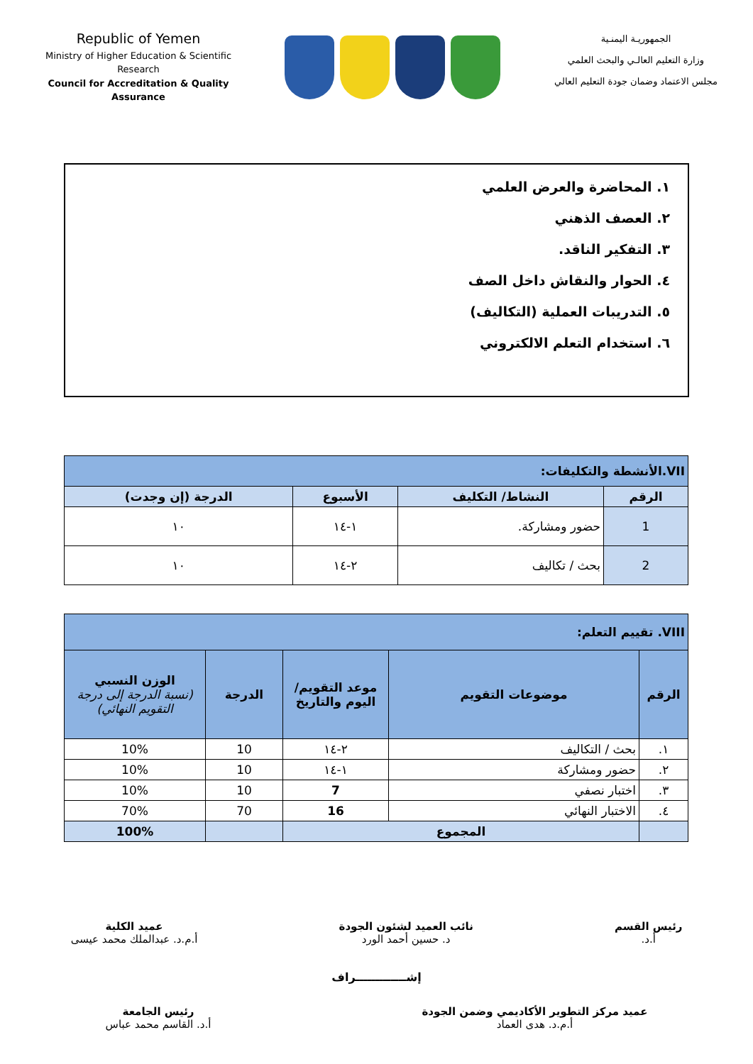Republic of Yemen
Ministry of Higher Education & Scientific Research
Council for Accreditation & Quality Assurance
الجمهوريـة اليمنـية
وزارة التعليم العالـي والبحث العلمي
مجلس الاعتماد وضمان جودة التعليم العالي
١. المحاضرة والعرض العلمي
٢. العصف الذهني
٣. التفكير الناقد.
٤. الحوار والنقاش داخل الصف
٥. التدريبات العملية (التكاليف)
٦. استخدام التعلم الالكتروني
| VII.الأنشطة والتكليفات: | | | |
| --- | --- | --- | --- |
| الرقم | النشاط/ التكليف | الأسبوع | الدرجة (إن وجدت) |
| 1 | حضور ومشاركة. | ١-١٤ | ١٠ |
| 2 | بحث / تكاليف | ٢-١٤ | ١٠ |
| VIII. تقييم التعلم: | | | | |
| --- | --- | --- | --- | --- |
| الرقم | موضوعات التقويم | موعد التقويم/ اليوم والتاريخ | الدرجة | الوزن النسبي (نسبة الدرجة إلى درجة التقويم النهائي) |
| ١. | بحث / التكاليف | ٢-١٤ | 10 | 10% |
| ٢. | حضور ومشاركة | ١-١٤ | 10 | 10% |
| ٣. | اختبار نصفي | 7 | 10 | 10% |
| ٤. | الاختبار النهائي | 16 | 70 | 70% |
| | المجموع | | | 100% |
رئيس القسم
أ.د.
نائب العميد لشئون الجودة
د. حسين أحمد الورد
عميد الكلية
أ.م.د. عبدالملك محمد عيسى
إشـــــــــــــراف
عميد مركز التطوير الأكاديمي وضمن الجودة
أ.م.د. هدى العماد
رئيس الجامعة
أ.د. القاسم محمد عباس